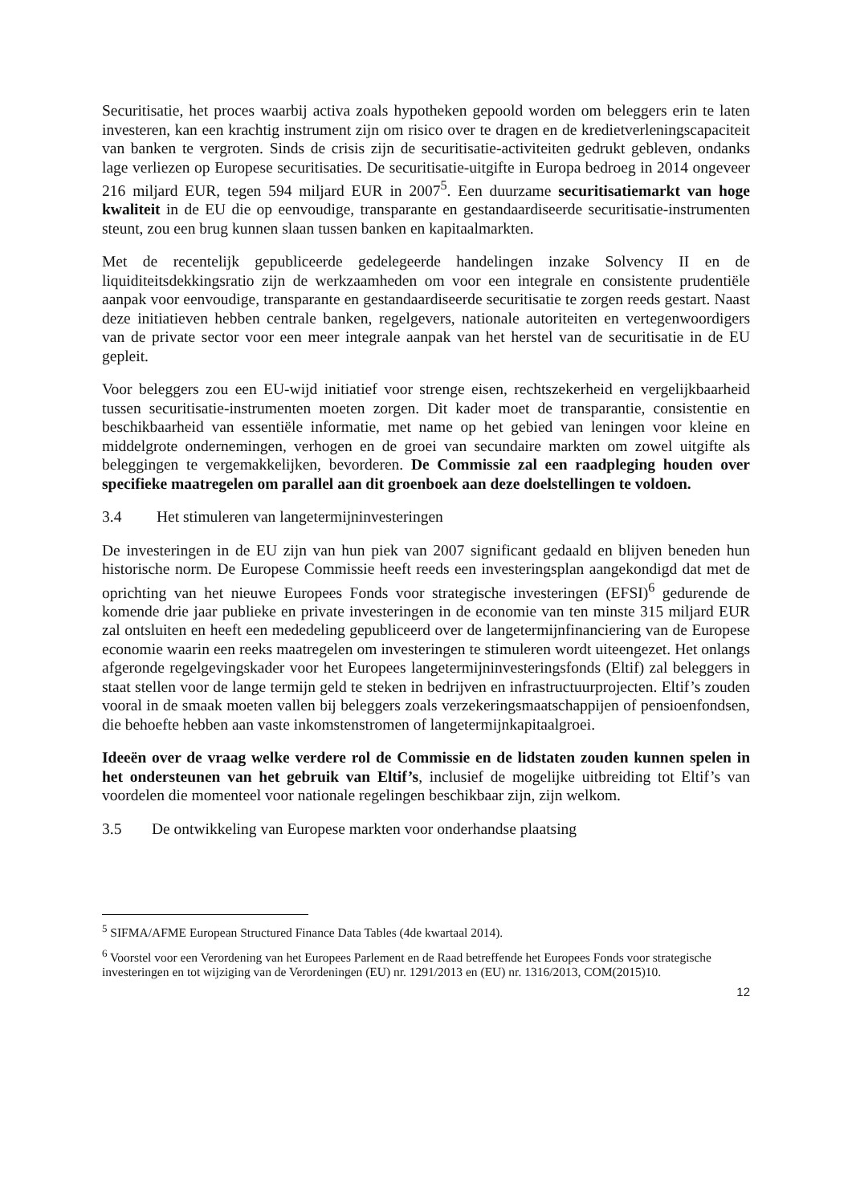Securitisatie, het proces waarbij activa zoals hypotheken gepoold worden om beleggers erin te laten investeren, kan een krachtig instrument zijn om risico over te dragen en de kredietverleningscapaciteit van banken te vergroten. Sinds de crisis zijn de securitisatie-activiteiten gedrukt gebleven, ondanks lage verliezen op Europese securitisaties. De securitisatie-uitgifte in Europa bedroeg in 2014 ongeveer 216 miljard EUR, tegen 594 miljard EUR in 2007<sup>5</sup>. Een duurzame securitisatiemarkt van hoge kwaliteit in de EU die op eenvoudige, transparante en gestandaardiseerde securitisatie-instrumenten steunt, zou een brug kunnen slaan tussen banken en kapitaalmarkten.
Met de recentelijk gepubliceerde gedelegeerde handelingen inzake Solvency II en de liquiditeitsdekkingsratio zijn de werkzaamheden om voor een integrale en consistente prudentiële aanpak voor eenvoudige, transparante en gestandaardiseerde securitisatie te zorgen reeds gestart. Naast deze initiatieven hebben centrale banken, regelgevers, nationale autoriteiten en vertegenwoordigers van de private sector voor een meer integrale aanpak van het herstel van de securitisatie in de EU gepleit.
Voor beleggers zou een EU-wijd initiatief voor strenge eisen, rechtszekerheid en vergelijkbaarheid tussen securitisatie-instrumenten moeten zorgen. Dit kader moet de transparantie, consistentie en beschikbaarheid van essentiële informatie, met name op het gebied van leningen voor kleine en middelgrote ondernemingen, verhogen en de groei van secundaire markten om zowel uitgifte als beleggingen te vergemakkelijken, bevorderen. De Commissie zal een raadpleging houden over specifieke maatregelen om parallel aan dit groenboek aan deze doelstellingen te voldoen.
3.4 Het stimuleren van langetermijninvesteringen
De investeringen in de EU zijn van hun piek van 2007 significant gedaald en blijven beneden hun historische norm. De Europese Commissie heeft reeds een investeringsplan aangekondigd dat met de oprichting van het nieuwe Europees Fonds voor strategische investeringen (EFSI)<sup>6</sup> gedurende de komende drie jaar publieke en private investeringen in de economie van ten minste 315 miljard EUR zal ontsluiten en heeft een mededeling gepubliceerd over de langetermijnfinanciering van de Europese economie waarin een reeks maatregelen om investeringen te stimuleren wordt uiteengezet. Het onlangs afgeronde regelgevingskader voor het Europees langetermijninvesteringsfonds (Eltif) zal beleggers in staat stellen voor de lange termijn geld te steken in bedrijven en infrastructuurprojecten. Eltif’s zouden vooral in de smaak moeten vallen bij beleggers zoals verzekeringsmaatschappijen of pensioenfondsen, die behoefte hebben aan vaste inkomstenstromen of langetermijnkapitaalgroei.
Ideeën over de vraag welke verdere rol de Commissie en de lidstaten zouden kunnen spelen in het ondersteunen van het gebruik van Eltif’s, inclusief de mogelijke uitbreiding tot Eltif’s van voordelen die momenteel voor nationale regelingen beschikbaar zijn, zijn welkom.
3.5 De ontwikkeling van Europese markten voor onderhandse plaatsing
<sup>5</sup> SIFMA/AFME European Structured Finance Data Tables (4de kwartaal 2014).
<sup>6</sup> Voorstel voor een Verordening van het Europees Parlement en de Raad betreffende het Europees Fonds voor strategische investeringen en tot wijziging van de Verordeningen (EU) nr. 1291/2013 en (EU) nr. 1316/2013, COM(2015)10.
12